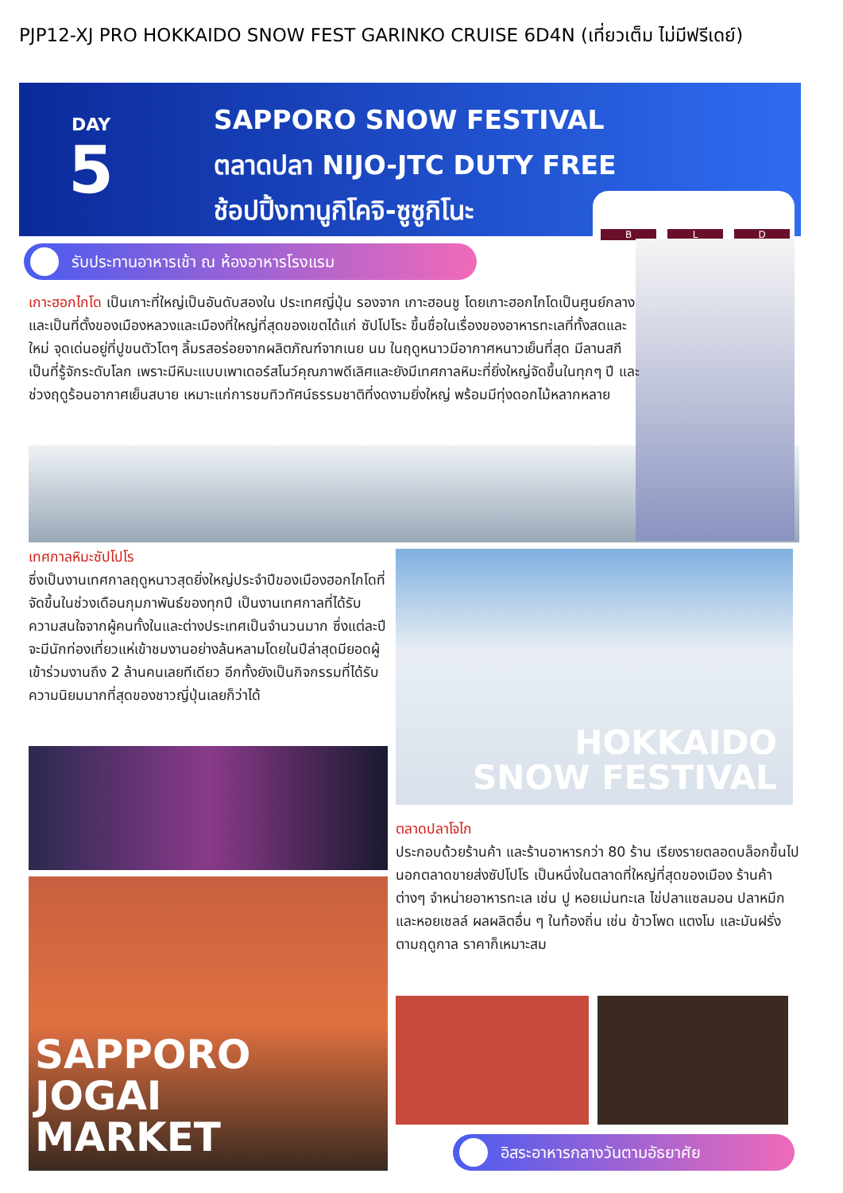PJP12-XJ PRO HOKKAIDO SNOW FEST GARINKO CRUISE 6D4N (เที่ยวเต็ม ไม่มีฟรีเดย์)
DAY
5
SAPPORO SNOW FESTIVAL
ตลาดปลา NIJO-JTC DUTY FREE
ช้อปปิ้งทานูกิโคจิ-ซูซูกิโนะ
B L D
รับประทานอาหารเช้า ณ ห้องอาหารโรงแรม
เกาะฮอกไกโด เป็นเกาะที่ใหญ่เป็นอันดับสองใน ประเทศญี่ปุ่น รองจาก เกาะฮอนชู โดยเกาะฮอกไกโดเป็นศูนย์กลาง และเป็นที่ตั้งของเมืองหลวงและเมืองที่ใหญ่ที่สุดของเขตได้แก่ ซัปโปโระ ขึ้นชื่อในเรื่องของอาหารทะเลที่ทั้งสดและใหม่ จุดเด่นอยู่ที่ปูขนตัวโตๆ ลิ้มรสอร่อยจากผลิตภัณฑ์จากเนย นม ในฤดูหนาวมีอากาศหนาวเย็นที่สุด มีลานสกีเป็นที่รู้จักระดับโลก เพราะมีหิมะแบบเพาเดอร์สโนว์คุณภาพดีเลิศและยังมีเทศกาลหิมะที่ยิ่งใหญ่จัดขึ้นในทุกๆ ปี และช่วงฤดูร้อนอากาศเย็นสบาย เหมาะแก่การชมทิวทัศน์ธรรมชาติที่งดงามยิ่งใหญ่ พร้อมมีทุ่งดอกไม้หลากหลาย
เทศกาลหิมะซัปโปโร
ซึ่งเป็นงานเทศกาลฤดูหนาวสุดยิ่งใหญ่ประจำปีของเมืองฮอกไกโดที่จัดขึ้นในช่วงเดือนกุมภาพันธ์ของทุกปี เป็นงานเทศกาลที่ได้รับความสนใจจากผู้คนทั้งในและต่างประเทศเป็นจำนวนมาก ซึ่งแต่ละปีจะมีนักท่องเที่ยวแห่เข้าชมงานอย่างล้นหลามโดยในปีล่าสุดมียอดผู้เข้าร่วมงานถึง 2 ล้านคนเลยทีเดียว อีกทั้งยังเป็นกิจกรรมที่ได้รับความนิยมมากที่สุดของชาวญี่ปุ่นเลยก็ว่าได้
HOKKAIDO
SNOW FESTIVAL
SAPPORO JOGAI
MARKET
ตลาดปลาโจไก
ประกอบด้วยร้านค้า และร้านอาหารกว่า 80 ร้าน เรียงรายตลอดบล็อกขึ้นไปนอกตลาดขายส่งซัปโปโร เป็นหนึ่งในตลาดที่ใหญ่ที่สุดของเมือง ร้านค้าต่างๆ จำหน่ายอาหารทะเล เช่น ปู หอยเม่นทะเล ไข่ปลาแซลมอน ปลาหมึก และหอยเชลล์ ผลผลิตอื่น ๆ ในท้องถิ่น เช่น ข้าวโพด แตงโม และมันฝรั่ง ตามฤดูกาล ราคาก็เหมาะสม
อิสระอาหารกลางวันตามอัธยาศัย